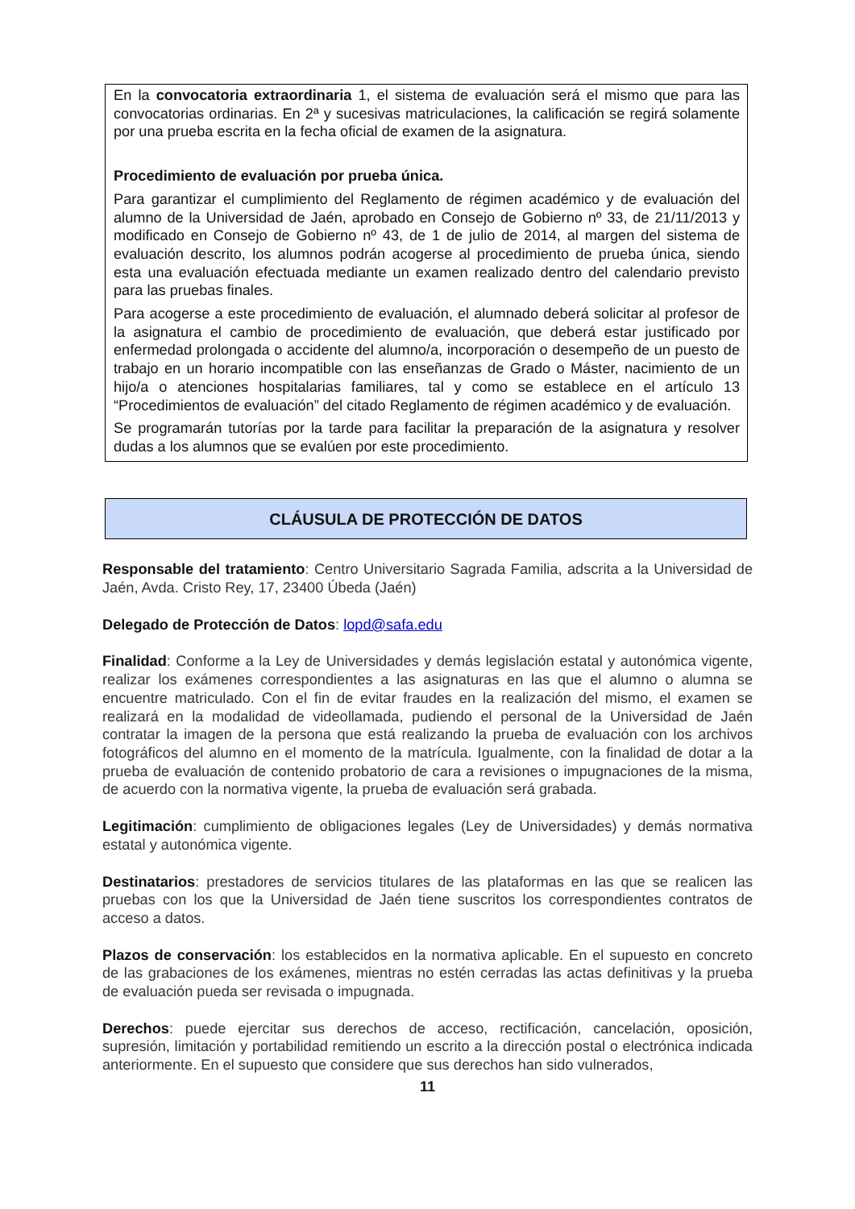En la convocatoria extraordinaria 1, el sistema de evaluación será el mismo que para las convocatorias ordinarias. En 2ª y sucesivas matriculaciones, la calificación se regirá solamente por una prueba escrita en la fecha oficial de examen de la asignatura.
Procedimiento de evaluación por prueba única.
Para garantizar el cumplimiento del Reglamento de régimen académico y de evaluación del alumno de la Universidad de Jaén, aprobado en Consejo de Gobierno nº 33, de 21/11/2013 y modificado en Consejo de Gobierno nº 43, de 1 de julio de 2014, al margen del sistema de evaluación descrito, los alumnos podrán acogerse al procedimiento de prueba única, siendo esta una evaluación efectuada mediante un examen realizado dentro del calendario previsto para las pruebas finales.
Para acogerse a este procedimiento de evaluación, el alumnado deberá solicitar al profesor de la asignatura el cambio de procedimiento de evaluación, que deberá estar justificado por enfermedad prolongada o accidente del alumno/a, incorporación o desempeño de un puesto de trabajo en un horario incompatible con las enseñanzas de Grado o Máster, nacimiento de un hijo/a o atenciones hospitalarias familiares, tal y como se establece en el artículo 13 “Procedimientos de evaluación” del citado Reglamento de régimen académico y de evaluación.
Se programarán tutorías por la tarde para facilitar la preparación de la asignatura y resolver dudas a los alumnos que se evalúen por este procedimiento.
CLÁUSULA DE PROTECCIÓN DE DATOS
Responsable del tratamiento: Centro Universitario Sagrada Familia, adscrita a la Universidad de Jaén, Avda. Cristo Rey, 17, 23400 Úbeda (Jaén)
Delegado de Protección de Datos: lopd@safa.edu
Finalidad: Conforme a la Ley de Universidades y demás legislación estatal y autonómica vigente, realizar los exámenes correspondientes a las asignaturas en las que el alumno o alumna se encuentre matriculado. Con el fin de evitar fraudes en la realización del mismo, el examen se realizará en la modalidad de videollamada, pudiendo el personal de la Universidad de Jaén contratar la imagen de la persona que está realizando la prueba de evaluación con los archivos fotográficos del alumno en el momento de la matrícula. Igualmente, con la finalidad de dotar a la prueba de evaluación de contenido probatorio de cara a revisiones o impugnaciones de la misma, de acuerdo con la normativa vigente, la prueba de evaluación será grabada.
Legitimación: cumplimiento de obligaciones legales (Ley de Universidades) y demás normativa estatal y autonómica vigente.
Destinatarios: prestadores de servicios titulares de las plataformas en las que se realicen las pruebas con los que la Universidad de Jaén tiene suscritos los correspondientes contratos de acceso a datos.
Plazos de conservación: los establecidos en la normativa aplicable. En el supuesto en concreto de las grabaciones de los exámenes, mientras no estén cerradas las actas definitivas y la prueba de evaluación pueda ser revisada o impugnada.
Derechos: puede ejercitar sus derechos de acceso, rectificación, cancelación, oposición, supresión, limitación y portabilidad remitiendo un escrito a la dirección postal o electrónica indicada anteriormente. En el supuesto que considere que sus derechos han sido vulnerados,
11